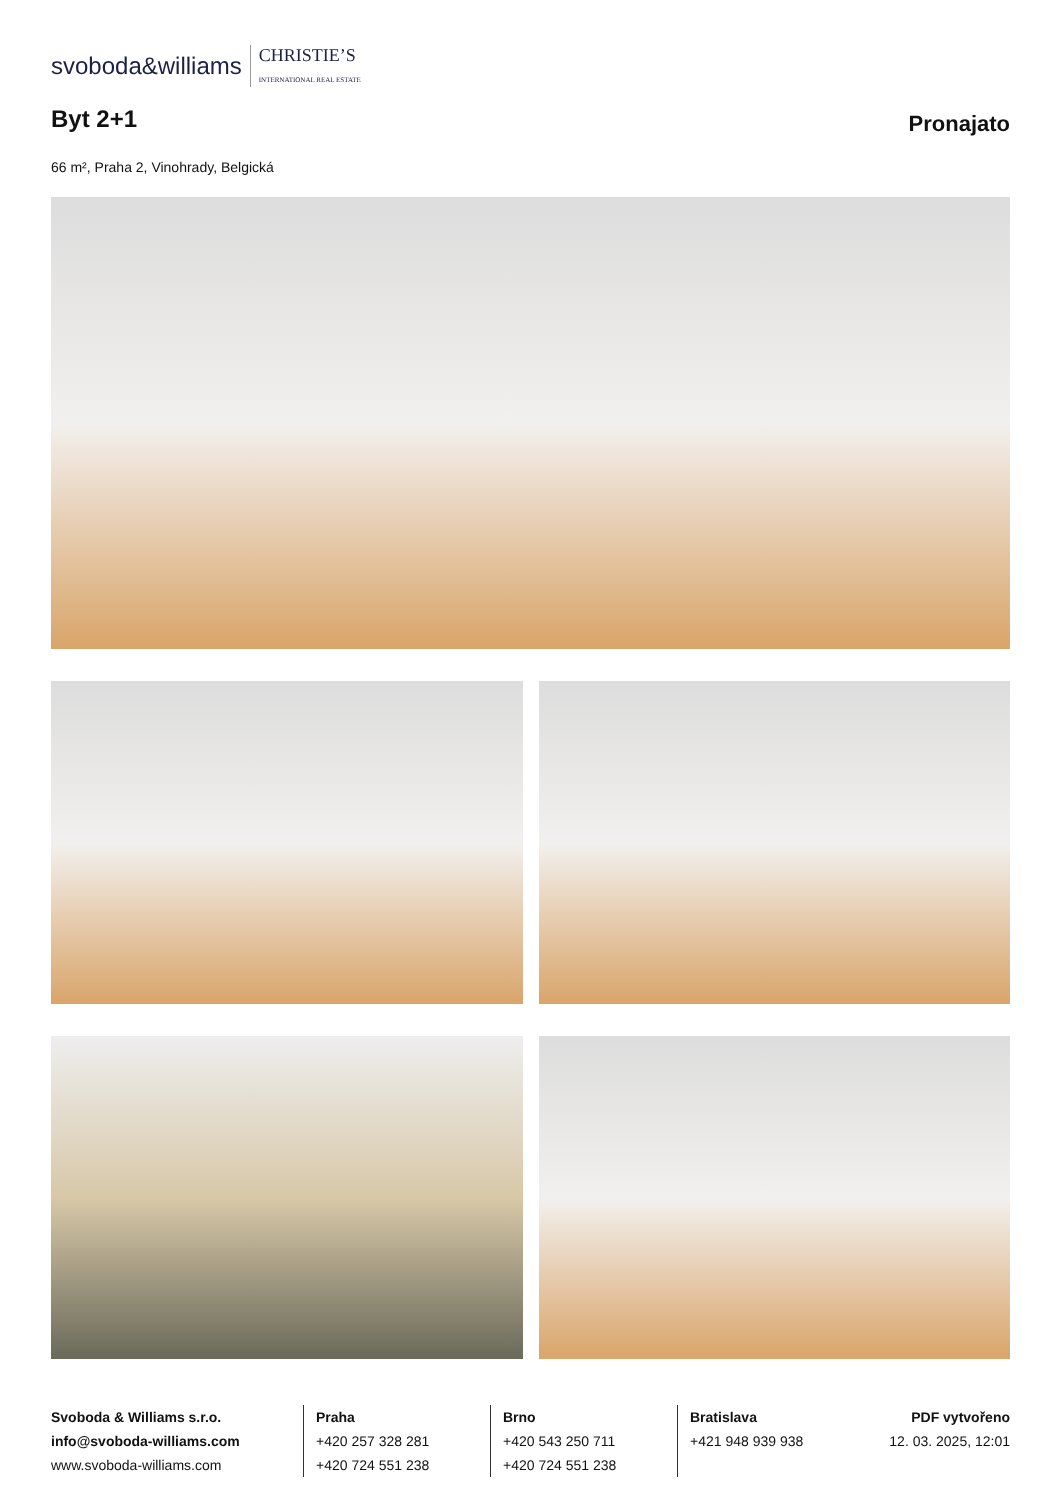svoboda&williams CHRISTIE’S
INTERNATIONAL REAL ESTATE
Byt 2+1
Pronajato
66 m², Praha 2, Vinohrady, Belgická
Svoboda & Williams s.r.o.
info@svoboda-williams.com
www.svoboda-williams.com
Praha
+420 257 328 281
+420 724 551 238
Brno
+420 543 250 711
+420 724 551 238
Bratislava
+421 948 939 938
PDF vytvořeno
12. 03. 2025, 12:01